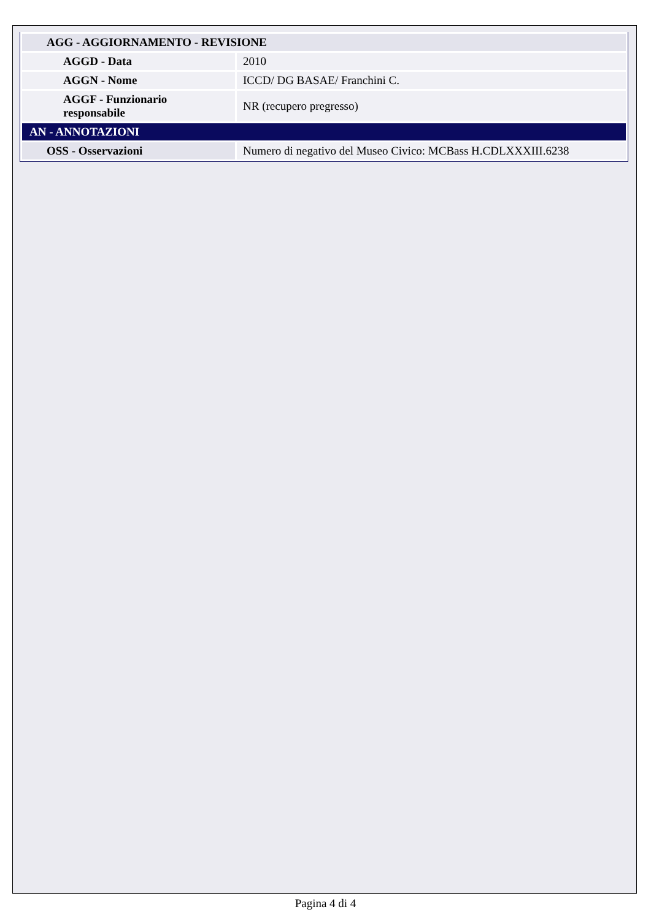| AGG - AGGIORNAMENTO - REVISIONE | |
| AGGD - Data | 2010 |
| AGGN - Nome | ICCD/ DG BASAE/ Franchini C. |
| AGGF - Funzionario responsabile | NR (recupero pregresso) |
| AN - ANNOTAZIONI | |
| OSS - Osservazioni | Numero di negativo del Museo Civico: MCBass H.CDLXXXIII.6238 |
Pagina 4 di 4